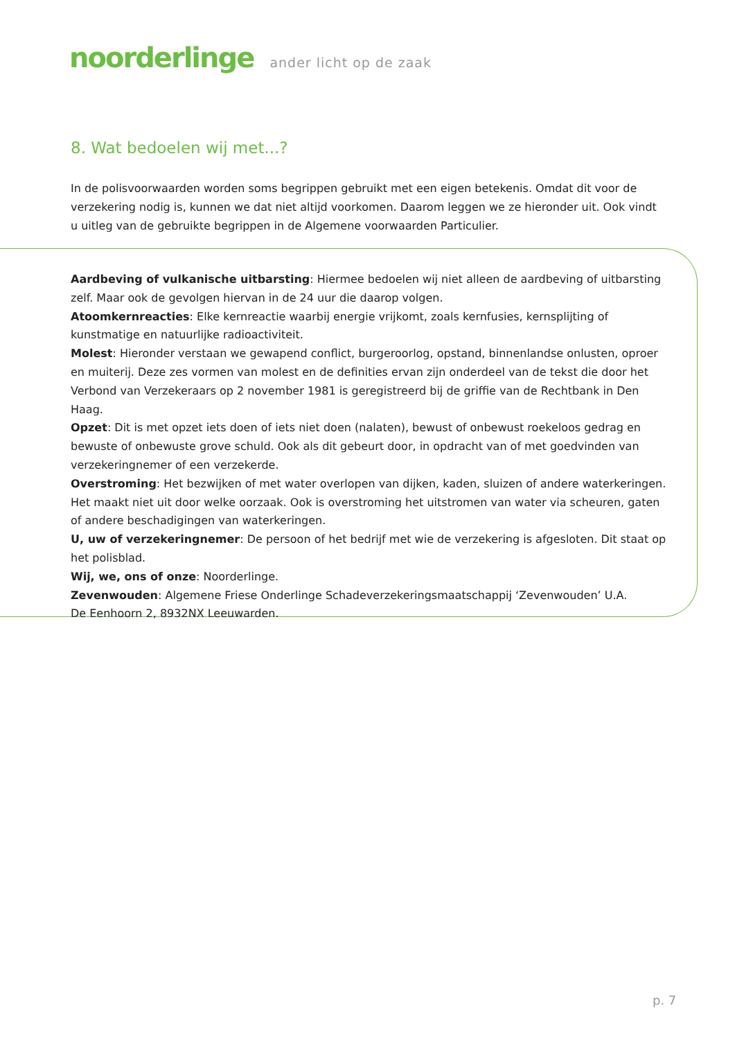noorderlinge ander licht op de zaak
8. Wat bedoelen wij met...?
In de polisvoorwaarden worden soms begrippen gebruikt met een eigen betekenis. Omdat dit voor de verzekering nodig is, kunnen we dat niet altijd voorkomen. Daarom leggen we ze hieronder uit. Ook vindt u uitleg van de gebruikte begrippen in de Algemene voorwaarden Particulier.
Aardbeving of vulkanische uitbarsting: Hiermee bedoelen wij niet alleen de aardbeving of uitbarsting zelf. Maar ook de gevolgen hiervan in de 24 uur die daarop volgen.
Atoomkernreacties: Elke kernreactie waarbij energie vrijkomt, zoals kernfusies, kernsplijting of kunstmatige en natuurlijke radioactiviteit.
Molest: Hieronder verstaan we gewapend conflict, burgeroorlog, opstand, binnenlandse onlusten, oproer en muiterij. Deze zes vormen van molest en de definities ervan zijn onderdeel van de tekst die door het Verbond van Verzekeraars op 2 november 1981 is geregistreerd bij de griffie van de Rechtbank in Den Haag.
Opzet: Dit is met opzet iets doen of iets niet doen (nalaten), bewust of onbewust roekeloos gedrag en bewuste of onbewuste grove schuld. Ook als dit gebeurt door, in opdracht van of met goedvinden van verzekeringnemer of een verzekerde.
Overstroming: Het bezwijken of met water overlopen van dijken, kaden, sluizen of andere waterkeringen. Het maakt niet uit door welke oorzaak. Ook is overstroming het uitstromen van water via scheuren, gaten of andere beschadigingen van waterkeringen.
U, uw of verzekeringnemer: De persoon of het bedrijf met wie de verzekering is afgesloten. Dit staat op het polisblad.
Wij, we, ons of onze: Noorderlinge.
Zevenwouden: Algemene Friese Onderlinge Schadeverzekeringsmaatschappij ‘Zevenwouden’ U.A.
De Eenhoorn 2, 8932NX Leeuwarden.
p. 7